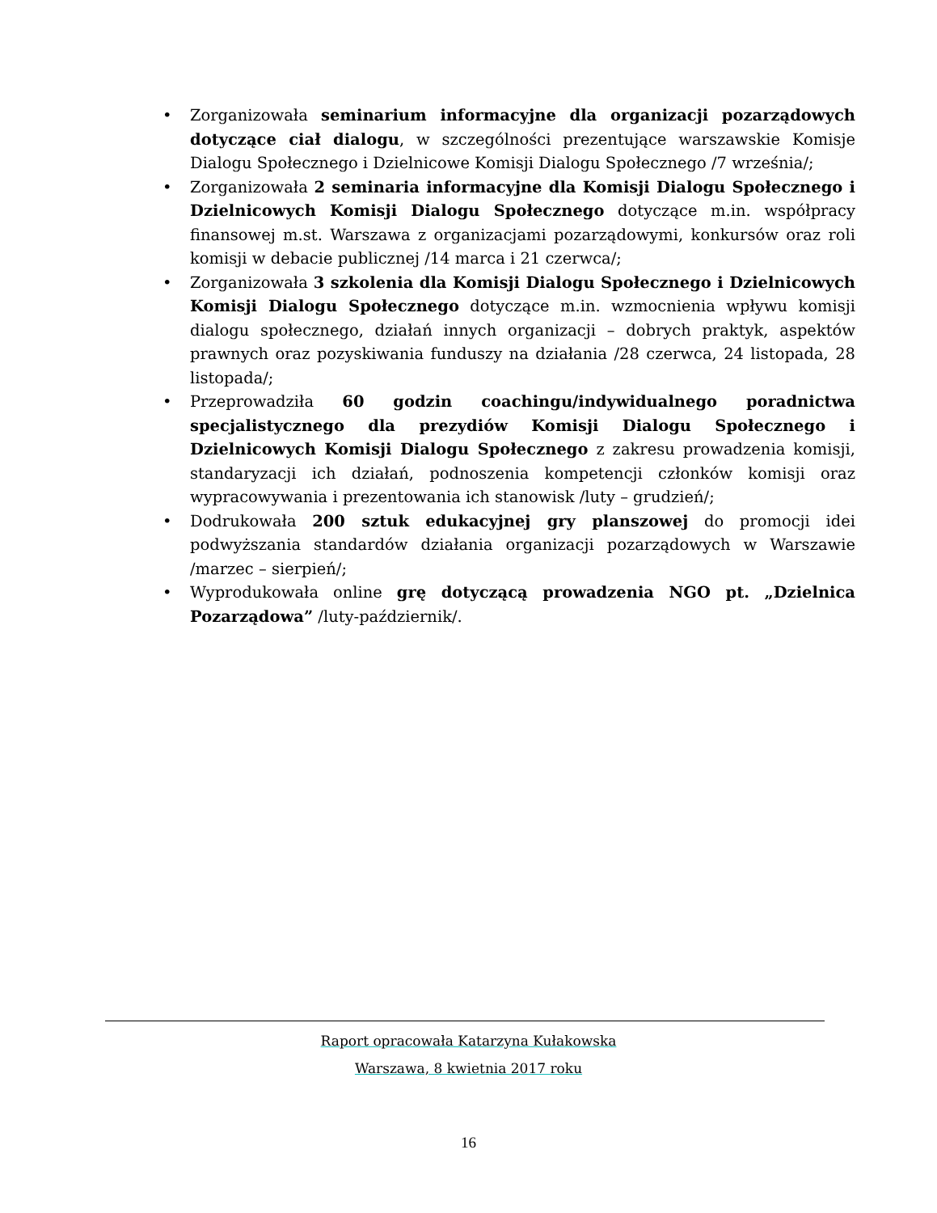• Zorganizowała seminarium informacyjne dla organizacji pozarządowych dotyczące ciał dialogu, w szczególności prezentujące warszawskie Komisje Dialogu Społecznego i Dzielnicowe Komisji Dialogu Społecznego /7 września/;
• Zorganizowała 2 seminaria informacyjne dla Komisji Dialogu Społecznego i Dzielnicowych Komisji Dialogu Społecznego dotyczące m.in. współpracy finansowej m.st. Warszawa z organizacjami pozarządowymi, konkursów oraz roli komisji w debacie publicznej /14 marca i 21 czerwca/;
• Zorganizowała 3 szkolenia dla Komisji Dialogu Społecznego i Dzielnicowych Komisji Dialogu Społecznego dotyczące m.in. wzmocnienia wpływu komisji dialogu społecznego, działań innych organizacji – dobrych praktyk, aspektów prawnych oraz pozyskiwania funduszy na działania /28 czerwca, 24 listopada, 28 listopada/;
• Przeprowadziła 60 godzin coachingu/indywidualnego poradnictwa specjalistycznego dla prezydiów Komisji Dialogu Społecznego i Dzielnicowych Komisji Dialogu Społecznego z zakresu prowadzenia komisji, standaryzacji ich działań, podnoszenia kompetencji członków komisji oraz wypracowywania i prezentowania ich stanowisk /luty – grudzień/;
• Dodrukowała 200 sztuk edukacyjnej gry planszowej do promocji idei podwyższania standardów działania organizacji pozarządowych w Warszawie /marzec – sierpień/;
• Wyprodukowała online grę dotyczącą prowadzenia NGO pt. „Dzielnica Pozarządowa” /luty-październik/.
Raport opracowała Katarzyna Kułakowska
Warszawa, 8 kwietnia 2017 roku
16